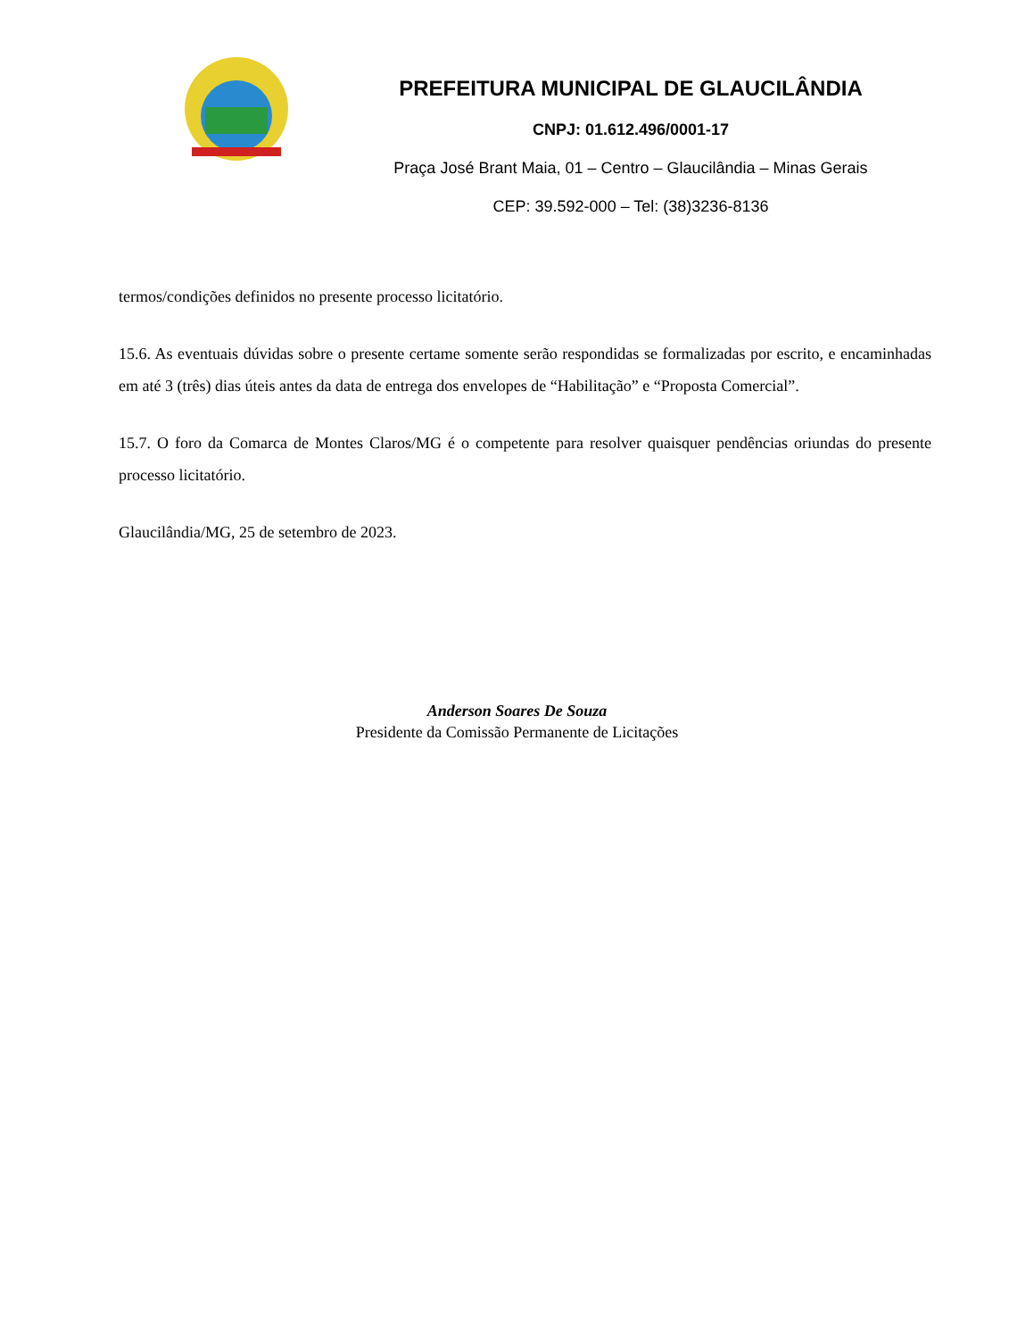PREFEITURA MUNICIPAL DE GLAUCILÂNDIA
CNPJ: 01.612.496/0001-17
Praça José Brant Maia, 01 – Centro – Glaucilândia – Minas Gerais
CEP: 39.592-000 – Tel: (38)3236-8136
termos/condições definidos no presente processo licitatório.
15.6. As eventuais dúvidas sobre o presente certame somente serão respondidas se formalizadas por escrito, e encaminhadas em até 3 (três) dias úteis antes da data de entrega dos envelopes de “Habilitação” e “Proposta Comercial”.
15.7. O foro da Comarca de Montes Claros/MG é o competente para resolver quaisquer pendências oriundas do presente processo licitatório.
Glaucilândia/MG, 25 de setembro de 2023.
Anderson Soares De Souza
Presidente da Comissão Permanente de Licitações